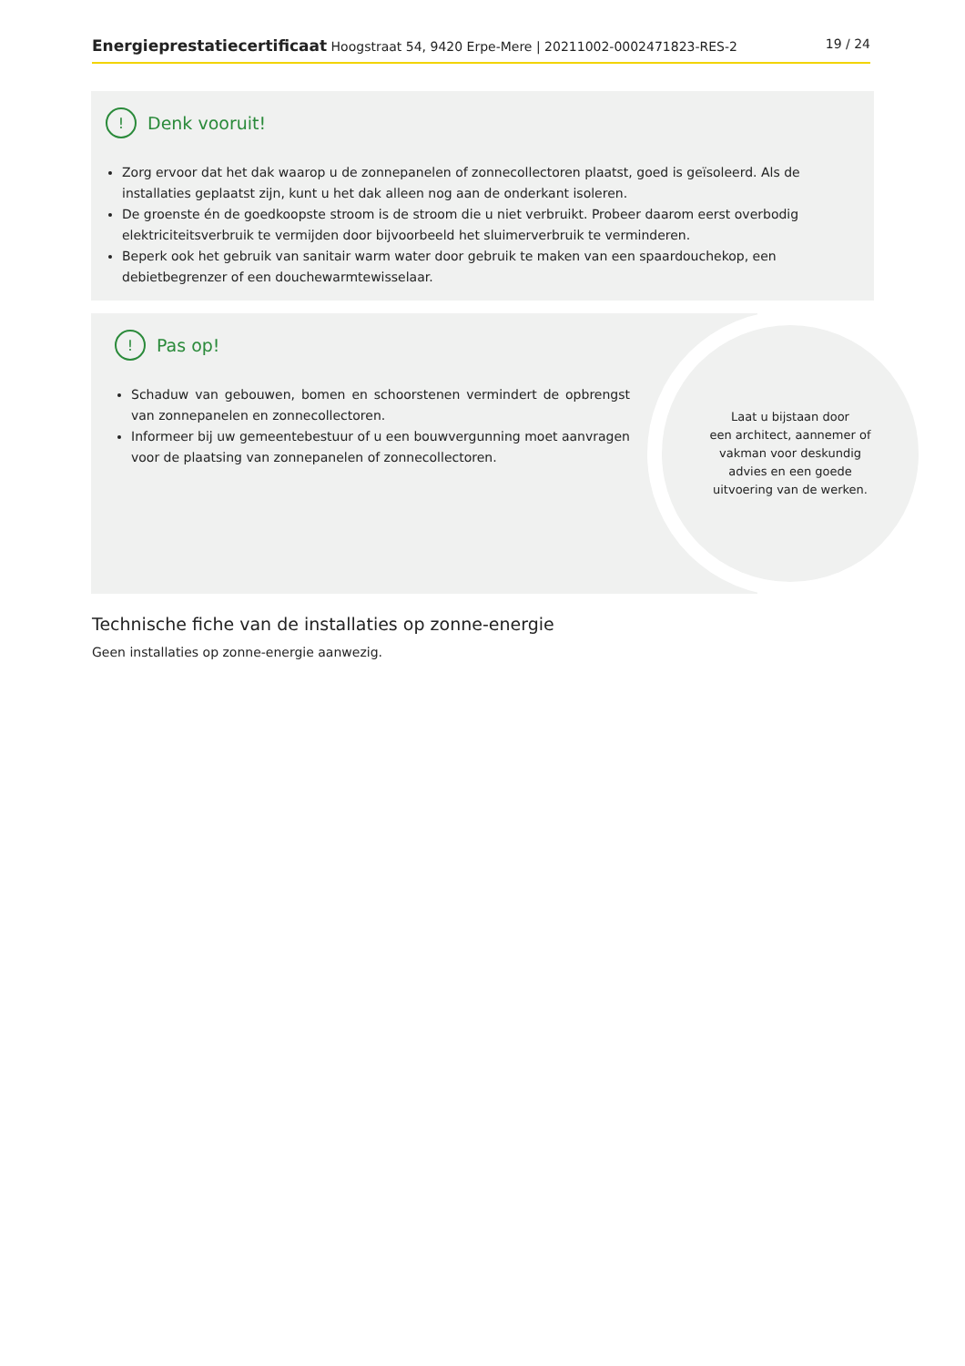Energieprestatiecertificaat Hoogstraat 54, 9420 Erpe-Mere | 20211002-0002471823-RES-2
19 / 24
! Denk vooruit!
Zorg ervoor dat het dak waarop u de zonnepanelen of zonnecollectoren plaatst, goed is geïsoleerd. Als de installaties geplaatst zijn, kunt u het dak alleen nog aan de onderkant isoleren.
De groenste én de goedkoopste stroom is de stroom die u niet verbruikt. Probeer daarom eerst overbodig elektriciteitsverbruik te vermijden door bijvoorbeeld het sluimerverbruik te verminderen.
Beperk ook het gebruik van sanitair warm water door gebruik te maken van een spaardouchekop, een debietbegrenzer of een douchewarmtewisselaar.
! Pas op!
Schaduw van gebouwen, bomen en schoorstenen vermindert de opbrengst van zonnepanelen en zonnecollectoren.
Informeer bij uw gemeentebestuur of u een bouwvergunning moet aanvragen voor de plaatsing van zonnepanelen of zonnecollectoren.
Laat u bijstaan door
een architect, aannemer of
vakman voor deskundig
advies en een goede
uitvoering van de werken.
Technische fiche van de installaties op zonne-energie
Geen installaties op zonne-energie aanwezig.